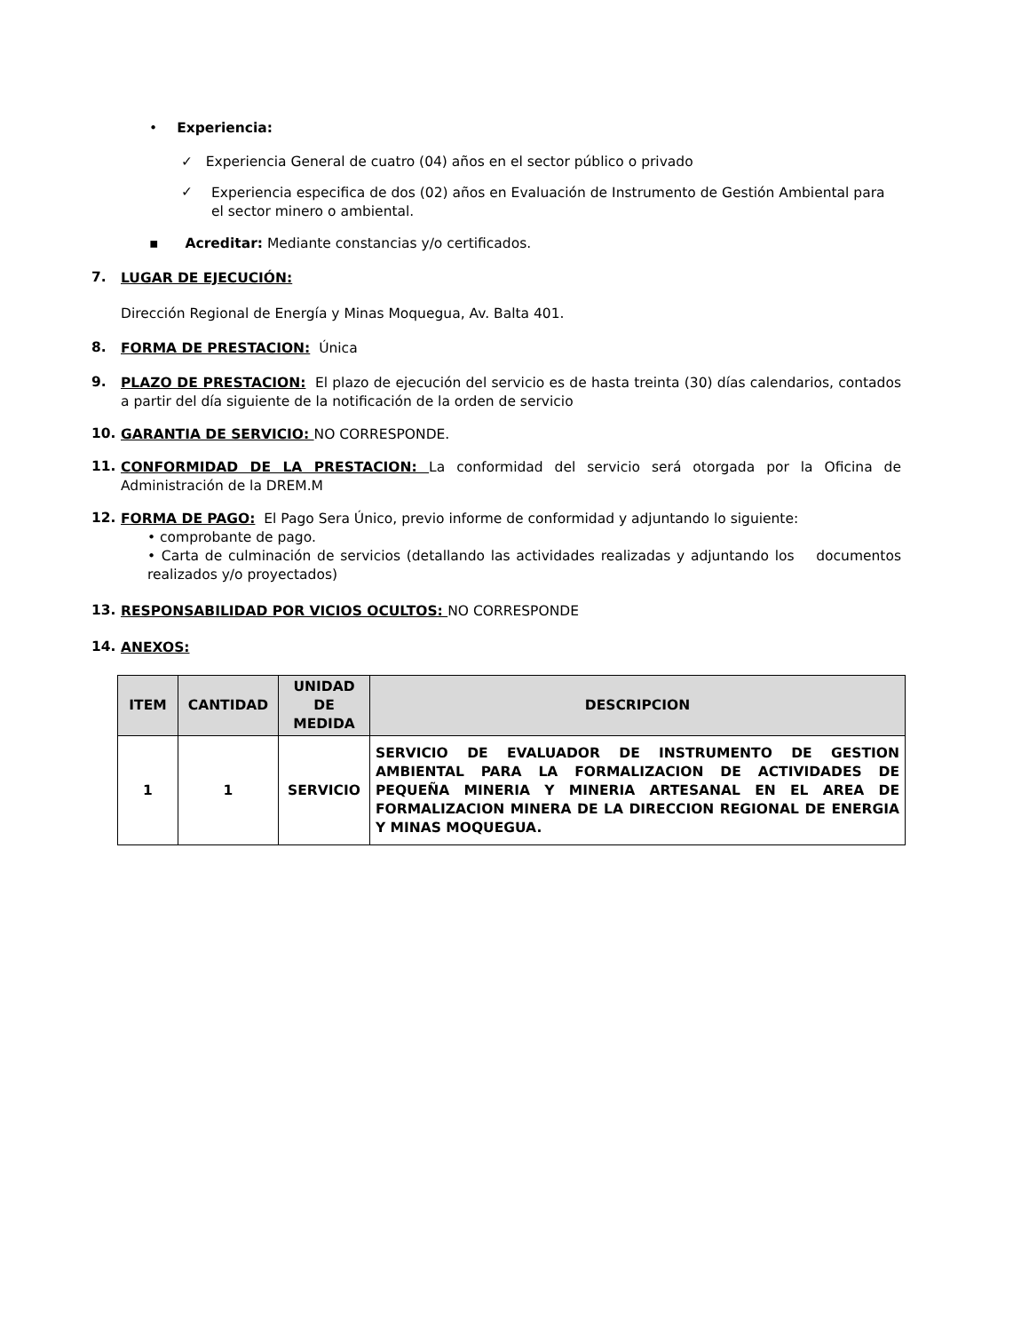• Experiencia:
✓ Experiencia General de cuatro (04) años en el sector público o privado
✓ Experiencia especifica de dos (02) años en Evaluación de Instrumento de Gestión Ambiental para el sector minero o ambiental.
▪ Acreditar: Mediante constancias y/o certificados.
7. LUGAR DE EJECUCIÓN:
Dirección Regional de Energía y Minas Moquegua, Av. Balta 401.
8. FORMA DE PRESTACION: Única
9. PLAZO DE PRESTACION: El plazo de ejecución del servicio es de hasta treinta (30) días calendarios, contados a partir del día siguiente de la notificación de la orden de servicio
10. GARANTIA DE SERVICIO: NO CORRESPONDE.
11. CONFORMIDAD DE LA PRESTACION: La conformidad del servicio será otorgada por la Oficina de Administración de la DREM.M
12. FORMA DE PAGO: El Pago Sera Único, previo informe de conformidad y adjuntando lo siguiente:
• comprobante de pago.
• Carta de culminación de servicios (detallando las actividades realizadas y adjuntando los documentos realizados y/o proyectados)
13. RESPONSABILIDAD POR VICIOS OCULTOS: NO CORRESPONDE
14. ANEXOS:
| ITEM | CANTIDAD | UNIDAD DE MEDIDA | DESCRIPCION |
| --- | --- | --- | --- |
| 1 | 1 | SERVICIO | SERVICIO DE EVALUADOR DE INSTRUMENTO DE GESTION AMBIENTAL PARA LA FORMALIZACION DE ACTIVIDADES DE PEQUEÑA MINERIA Y MINERIA ARTESANAL EN EL AREA DE FORMALIZACION MINERA DE LA DIRECCION REGIONAL DE ENERGIA Y MINAS MOQUEGUA. |